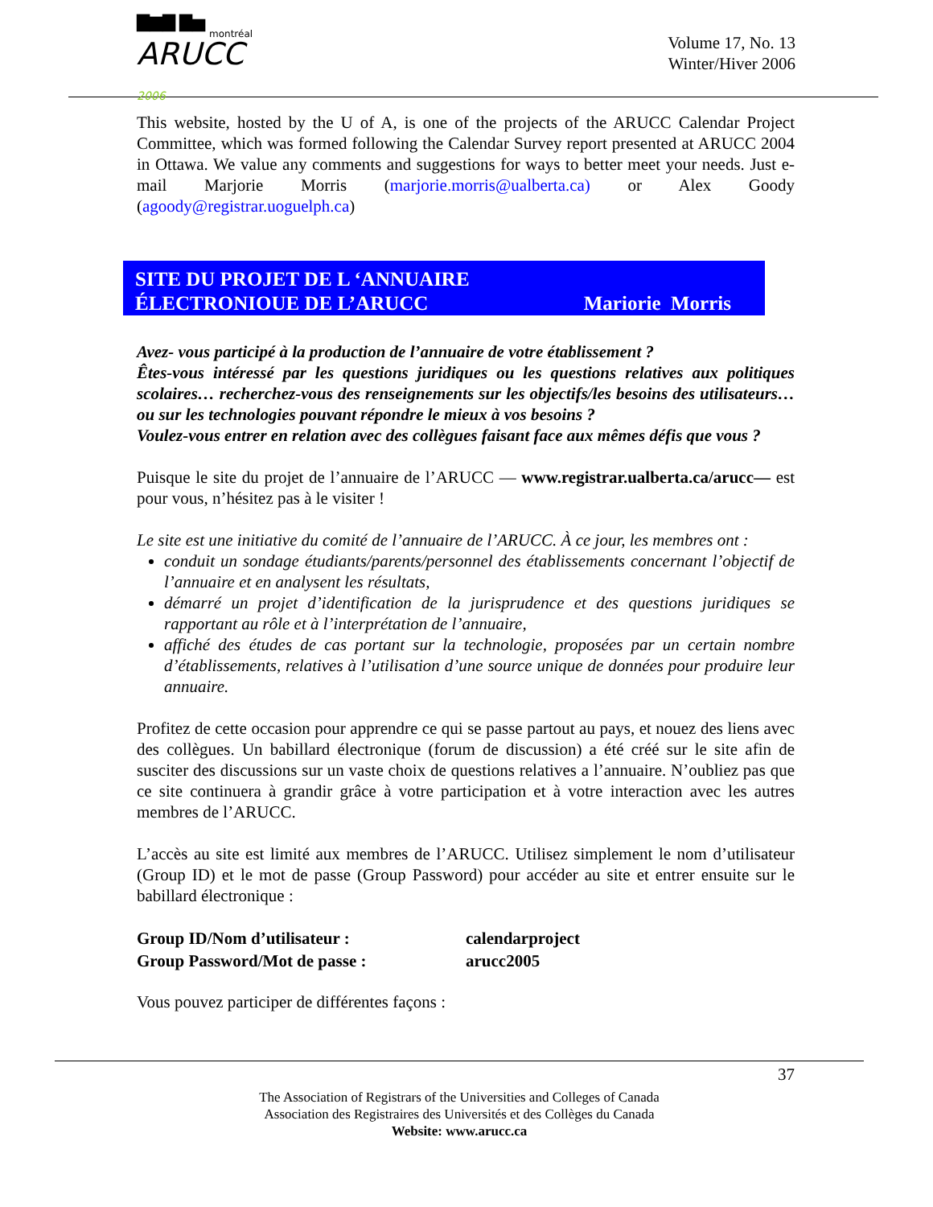▇▆▇ ▇▅
montréal
ARUCC 2006
Volume 17, No. 13
Winter/Hiver 2006
This website, hosted by the U of A, is one of the projects of the ARUCC Calendar Project Committee, which was formed following the Calendar Survey report presented at ARUCC 2004 in Ottawa. We value any comments and suggestions for ways to better meet your needs. Just e-mail Marjorie Morris (marjorie.morris@ualberta.ca) or Alex Goody (agoody@registrar.uoguelph.ca)
SITE DU PROJET DE L ‘ANNUAIRE
ÉLECTRONIOUE DE L’ARUCC
Mariorie Morris
Avez- vous participé à la production de l’annuaire de votre établissement ?
Êtes-vous intéressé par les questions juridiques ou les questions relatives aux politiques scolaires… recherchez-vous des renseignements sur les objectifs/les besoins des utilisateurs… ou sur les technologies pouvant répondre le mieux à vos besoins ?
Voulez-vous entrer en relation avec des collègues faisant face aux mêmes défis que vous ?
Puisque le site du projet de l’annuaire de l’ARUCC — www.registrar.ualberta.ca/arucc— est pour vous, n’hésitez pas à le visiter !
Le site est une initiative du comité de l’annuaire de l’ARUCC. À ce jour, les membres ont :
conduit un sondage étudiants/parents/personnel des établissements concernant l’objectif de l’annuaire et en analysent les résultats,
démarré un projet d’identification de la jurisprudence et des questions juridiques se rapportant au rôle et à l’interprétation de l’annuaire,
affiché des études de cas portant sur la technologie, proposées par un certain nombre d’établissements, relatives à l’utilisation d’une source unique de données pour produire leur annuaire.
Profitez de cette occasion pour apprendre ce qui se passe partout au pays, et nouez des liens avec des collègues. Un babillard électronique (forum de discussion) a été créé sur le site afin de susciter des discussions sur un vaste choix de questions relatives a l’annuaire. N’oubliez pas que ce site continuera à grandir grâce à votre participation et à votre interaction avec les autres membres de l’ARUCC.
L’accès au site est limité aux membres de l’ARUCC. Utilisez simplement le nom d’utilisateur (Group ID) et le mot de passe (Group Password) pour accéder au site et entrer ensuite sur le babillard électronique :
Group ID/Nom d’utilisateur : calendarproject
Group Password/Mot de passe : arucc2005
Vous pouvez participer de différentes façons :
37
The Association of Registrars of the Universities and Colleges of Canada
Association des Registraires des Universités et des Collèges du Canada
Website: www.arucc.ca